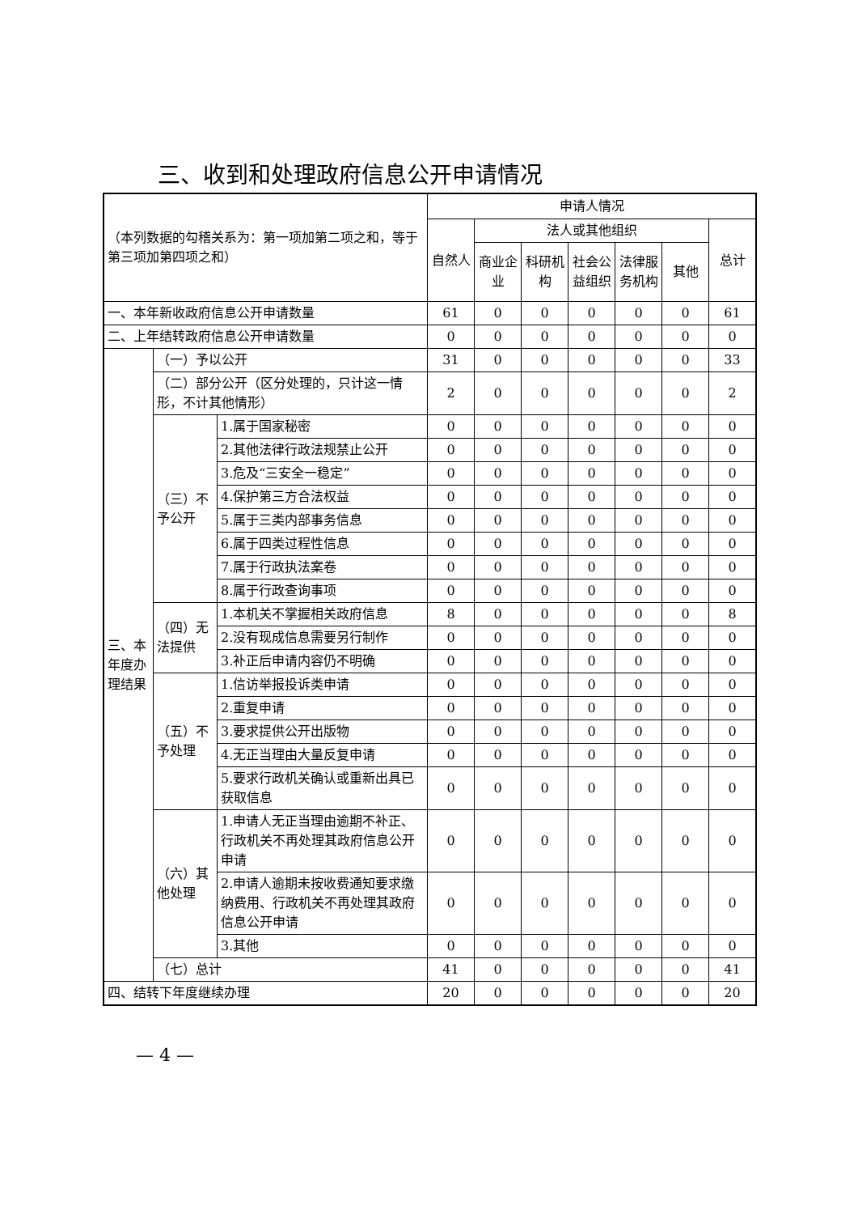三、收到和处理政府信息公开申请情况
| （本列数据的勾稽关系为：第一项加第二项之和，等于第三项加第四项之和） | | | 申请人情况 | | | | | | |
| --- | --- | --- | --- | --- | --- | --- | --- | --- | --- |
| | | | 自然人 | 法人或其他组织 | | | | | 总计 |
| | | | | 商业企业 | 科研机构 | 社会公益组织 | 法律服务机构 | 其他 | |
| 一、本年新收政府信息公开申请数量 | | | 61 | 0 | 0 | 0 | 0 | 0 | 61 |
| 二、上年结转政府信息公开申请数量 | | | 0 | 0 | 0 | 0 | 0 | 0 | 0 |
| 三、本年度办理结果 | （一）予以公开 | | 31 | 0 | 0 | 0 | 0 | 0 | 33 |
| | （二）部分公开（区分处理的，只计这一情形，不计其他情形） | | 2 | 0 | 0 | 0 | 0 | 0 | 2 |
| | （三）不予公开 | 1.属于国家秘密 | 0 | 0 | 0 | 0 | 0 | 0 | 0 |
| | | 2.其他法律行政法规禁止公开 | 0 | 0 | 0 | 0 | 0 | 0 | 0 |
| | | 3.危及“三安全一稳定” | 0 | 0 | 0 | 0 | 0 | 0 | 0 |
| | | 4.保护第三方合法权益 | 0 | 0 | 0 | 0 | 0 | 0 | 0 |
| | | 5.属于三类内部事务信息 | 0 | 0 | 0 | 0 | 0 | 0 | 0 |
| | | 6.属于四类过程性信息 | 0 | 0 | 0 | 0 | 0 | 0 | 0 |
| | | 7.属于行政执法案卷 | 0 | 0 | 0 | 0 | 0 | 0 | 0 |
| | | 8.属于行政查询事项 | 0 | 0 | 0 | 0 | 0 | 0 | 0 |
| | （四）无法提供 | 1.本机关不掌握相关政府信息 | 8 | 0 | 0 | 0 | 0 | 0 | 8 |
| | | 2.没有现成信息需要另行制作 | 0 | 0 | 0 | 0 | 0 | 0 | 0 |
| | | 3.补正后申请内容仍不明确 | 0 | 0 | 0 | 0 | 0 | 0 | 0 |
| | （五）不予处理 | 1.信访举报投诉类申请 | 0 | 0 | 0 | 0 | 0 | 0 | 0 |
| | | 2.重复申请 | 0 | 0 | 0 | 0 | 0 | 0 | 0 |
| | | 3.要求提供公开出版物 | 0 | 0 | 0 | 0 | 0 | 0 | 0 |
| | | 4.无正当理由大量反复申请 | 0 | 0 | 0 | 0 | 0 | 0 | 0 |
| | | 5.要求行政机关确认或重新出具已获取信息 | 0 | 0 | 0 | 0 | 0 | 0 | 0 |
| | （六）其他处理 | 1.申请人无正当理由逾期不补正、行政机关不再处理其政府信息公开申请 | 0 | 0 | 0 | 0 | 0 | 0 | 0 |
| | | 2.申请人逾期未按收费通知要求缴纳费用、行政机关不再处理其政府信息公开申请 | 0 | 0 | 0 | 0 | 0 | 0 | 0 |
| | | 3.其他 | 0 | 0 | 0 | 0 | 0 | 0 | 0 |
| | （七）总计 | | 41 | 0 | 0 | 0 | 0 | 0 | 41 |
| 四、结转下年度继续办理 | | | 20 | 0 | 0 | 0 | 0 | 0 | 20 |
— 4 —